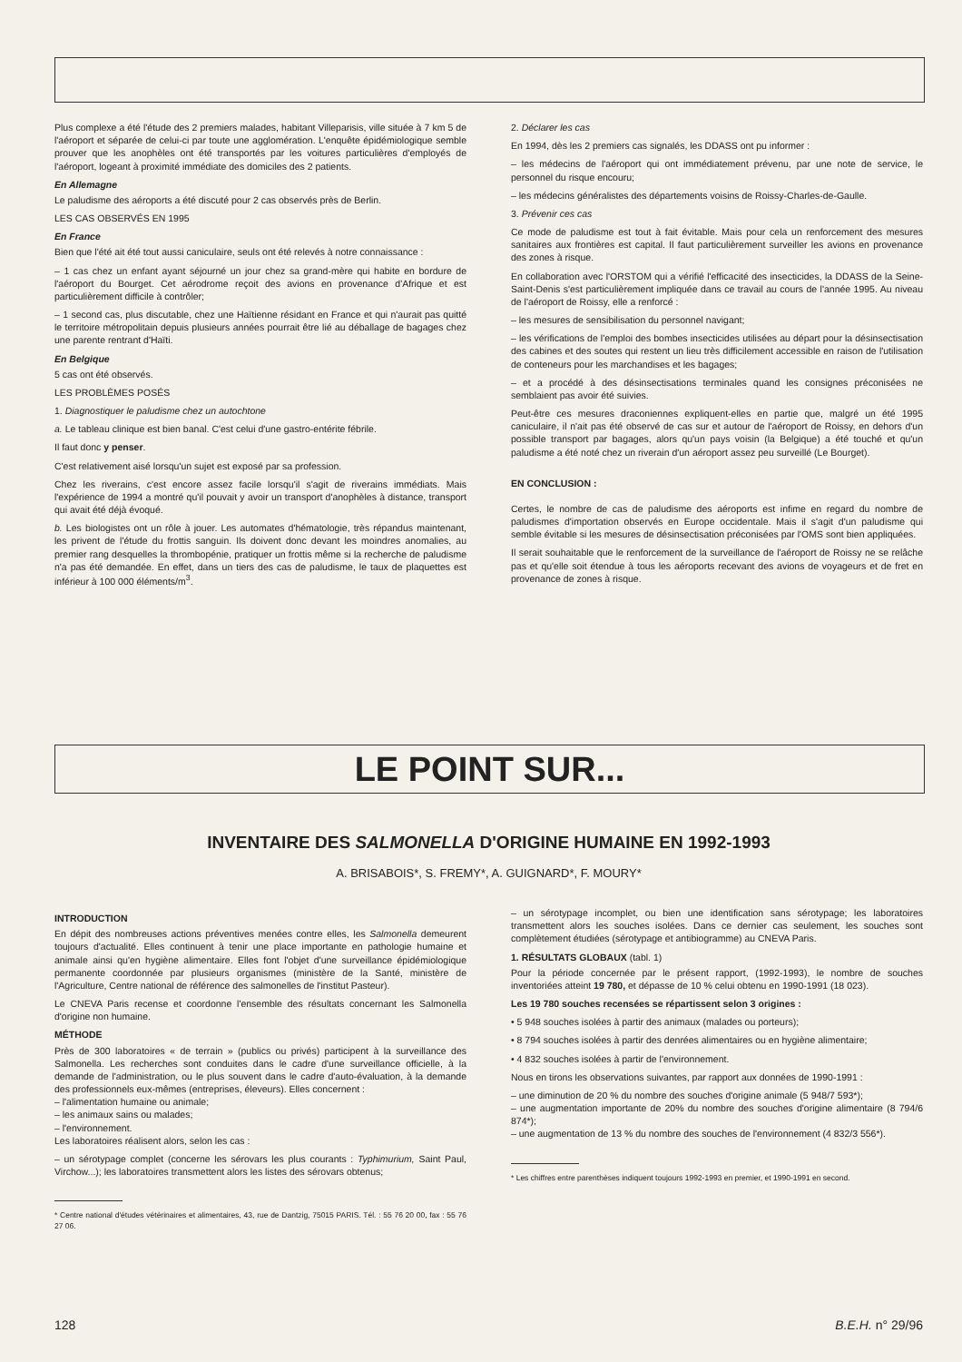Plus complexe a été l'étude des 2 premiers malades, habitant Villeparisis, ville située à 7 km 5 de l'aéroport et séparée de celui-ci par toute une agglomération. L'enquête épidémiologique semble prouver que les anophèles ont été transportés par les voitures particulières d'employés de l'aéroport, logeant à proximité immédiate des domiciles des 2 patients.
En Allemagne
Le paludisme des aéroports a été discuté pour 2 cas observés près de Berlin.
LES CAS OBSERVÉS EN 1995
En France
Bien que l'été ait été tout aussi caniculaire, seuls ont été relevés à notre connaissance :
– 1 cas chez un enfant ayant séjourné un jour chez sa grand-mère qui habite en bordure de l'aéroport du Bourget. Cet aérodrome reçoit des avions en provenance d'Afrique et est particulièrement difficile à contrôler;
– 1 second cas, plus discutable, chez une Haïtienne résidant en France et qui n'aurait pas quitté le territoire métropolitain depuis plusieurs années pourrait être lié au déballage de bagages chez une parente rentrant d'Haïti.
En Belgique
5 cas ont été observés.
LES PROBLÈMES POSÉS
1. Diagnostiquer le paludisme chez un autochtone
a. Le tableau clinique est bien banal. C'est celui d'une gastro-entérite fébrile.
Il faut donc y penser.
C'est relativement aisé lorsqu'un sujet est exposé par sa profession.
Chez les riverains, c'est encore assez facile lorsqu'il s'agit de riverains immédiats. Mais l'expérience de 1994 a montré qu'il pouvait y avoir un transport d'anophèles à distance, transport qui avait été déjà évoqué.
b. Les biologistes ont un rôle à jouer. Les automates d'hématologie, très répandus maintenant, les privent de l'étude du frottis sanguin. Ils doivent donc devant les moindres anomalies, au premier rang desquelles la thrombopénie, pratiquer un frottis même si la recherche de paludisme n'a pas été demandée. En effet, dans un tiers des cas de paludisme, le taux de plaquettes est inférieur à 100 000 éléments/m<sup>3</sup>.
2. Déclarer les cas
En 1994, dès les 2 premiers cas signalés, les DDASS ont pu informer :
– les médecins de l'aéroport qui ont immédiatement prévenu, par une note de service, le personnel du risque encouru;
– les médecins généralistes des départements voisins de Roissy-Charles-de-Gaulle.
3. Prévenir ces cas
Ce mode de paludisme est tout à fait évitable. Mais pour cela un renforcement des mesures sanitaires aux frontières est capital. Il faut particulièrement surveiller les avions en provenance des zones à risque.
En collaboration avec l'ORSTOM qui a vérifié l'efficacité des insecticides, la DDASS de la Seine-Saint-Denis s'est particulièrement impliquée dans ce travail au cours de l'année 1995. Au niveau de l'aéroport de Roissy, elle a renforcé :
– les mesures de sensibilisation du personnel navigant;
– les vérifications de l'emploi des bombes insecticides utilisées au départ pour la désinsectisation des cabines et des soutes qui restent un lieu très difficilement accessible en raison de l'utilisation de conteneurs pour les marchandises et les bagages;
– et a procédé à des désinsectisations terminales quand les consignes préconisées ne semblaient pas avoir été suivies.
Peut-être ces mesures draconiennes expliquent-elles en partie que, malgré un été 1995 caniculaire, il n'ait pas été observé de cas sur et autour de l'aéroport de Roissy, en dehors d'un possible transport par bagages, alors qu'un pays voisin (la Belgique) a été touché et qu'un paludisme a été noté chez un riverain d'un aéroport assez peu surveillé (Le Bourget).
EN CONCLUSION :
Certes, le nombre de cas de paludisme des aéroports est infime en regard du nombre de paludismes d'importation observés en Europe occidentale. Mais il s'agit d'un paludisme qui semble évitable si les mesures de désinsectisation préconisées par l'OMS sont bien appliquées.
Il serait souhaitable que le renforcement de la surveillance de l'aéroport de Roissy ne se relâche pas et qu'elle soit étendue à tous les aéroports recevant des avions de voyageurs et de fret en provenance de zones à risque.
LE POINT SUR...
INVENTAIRE DES SALMONELLA D'ORIGINE HUMAINE EN 1992-1993
A. BRISABOIS*, S. FREMY*, A. GUIGNARD*, F. MOURY*
INTRODUCTION
En dépit des nombreuses actions préventives menées contre elles, les Salmonella demeurent toujours d'actualité. Elles continuent à tenir une place importante en pathologie humaine et animale ainsi qu'en hygiène alimentaire. Elles font l'objet d'une surveillance épidémiologique permanente coordonnée par plusieurs organismes (ministère de la Santé, ministère de l'Agriculture, Centre national de référence des salmonelles de l'institut Pasteur).
Le CNEVA Paris recense et coordonne l'ensemble des résultats concernant les Salmonella d'origine non humaine.
MÉTHODE
Près de 300 laboratoires « de terrain » (publics ou privés) participent à la surveillance des Salmonella. Les recherches sont conduites dans le cadre d'une surveillance officielle, à la demande de l'administration, ou le plus souvent dans le cadre d'auto-évaluation, à la demande des professionnels eux-mêmes (entreprises, éleveurs). Elles concernent :
– l'alimentation humaine ou animale;
– les animaux sains ou malades;
– l'environnement.
Les laboratoires réalisent alors, selon les cas :
– un sérotypage complet (concerne les sérovars les plus courants : Typhimurium, Saint Paul, Virchow...); les laboratoires transmettent alors les listes des sérovars obtenus;
* Centre national d'études vétérinaires et alimentaires, 43, rue de Dantzig, 75015 PARIS. Tél. : 55 76 20 00, fax : 55 76 27 06.
– un sérotypage incomplet, ou bien une identification sans sérotypage; les laboratoires transmettent alors les souches isolées. Dans ce dernier cas seulement, les souches sont complètement étudiées (sérotypage et antibiogramme) au CNEVA Paris.
1. RÉSULTATS GLOBAUX (tabl. 1)
Pour la période concernée par le présent rapport, (1992-1993), le nombre de souches inventoriées atteint 19 780, et dépasse de 10 % celui obtenu en 1990-1991 (18 023).
Les 19 780 souches recensées se répartissent selon 3 origines :
• 5 948 souches isolées à partir des animaux (malades ou porteurs);
• 8 794 souches isolées à partir des denrées alimentaires ou en hygiène alimentaire;
• 4 832 souches isolées à partir de l'environnement.
Nous en tirons les observations suivantes, par rapport aux données de 1990-1991 :
– une diminution de 20 % du nombre des souches d'origine animale (5 948/7 593*);
– une augmentation importante de 20% du nombre des souches d'origine alimentaire (8 794/6 874*);
– une augmentation de 13 % du nombre des souches de l'environnement (4 832/3 556*).
* Les chiffres entre parenthèses indiquent toujours 1992-1993 en premier, et 1990-1991 en second.
128 B.E.H. n° 29/96